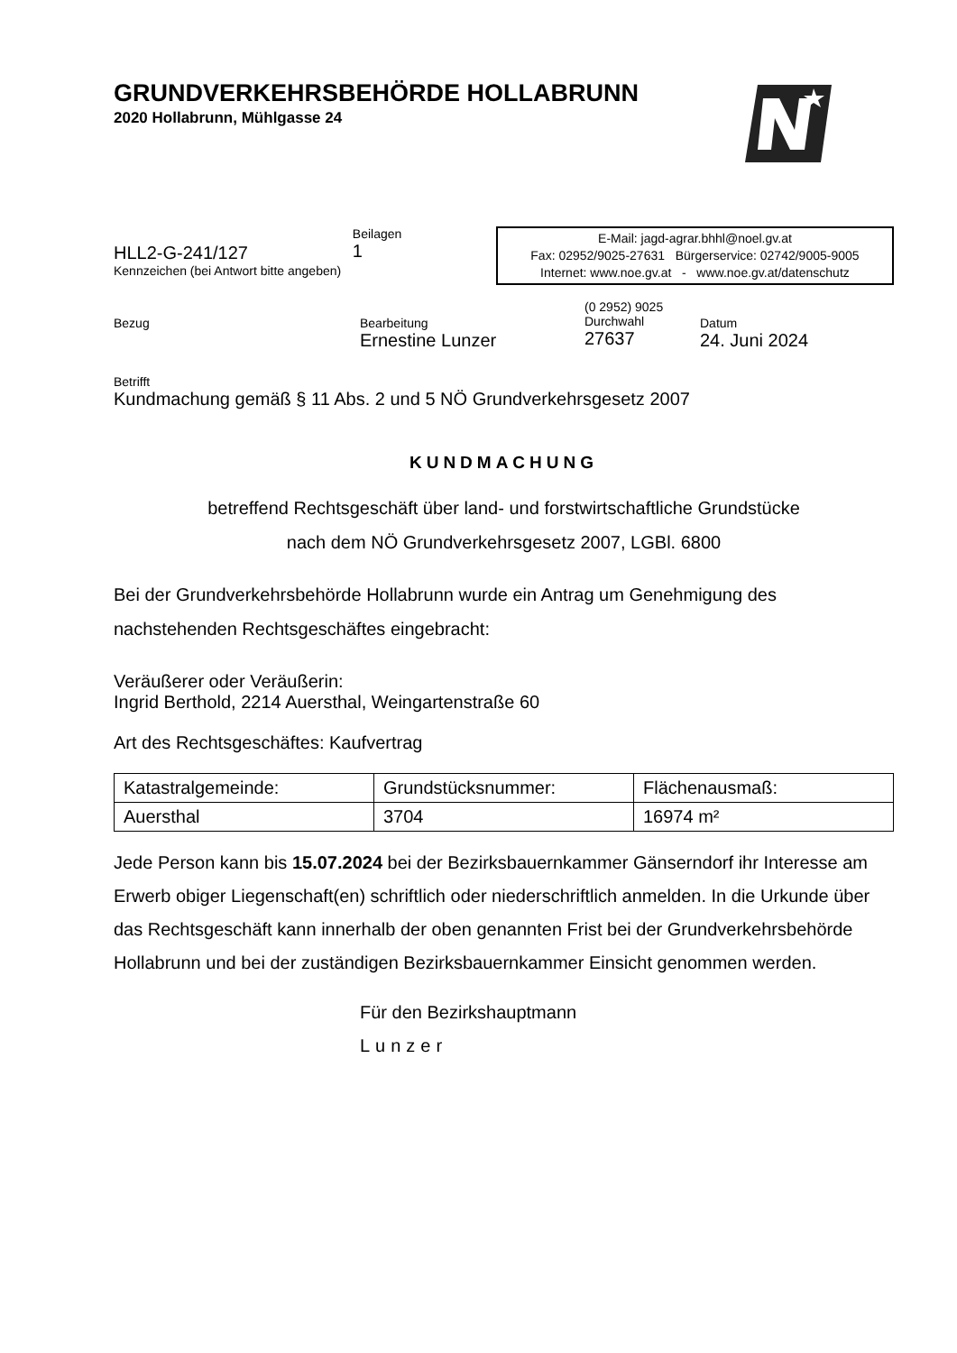GRUNDVERKEHRSBEHÖRDE HOLLABRUNN
2020 Hollabrunn, Mühlgasse 24
HLL2-G-241/127
Kennzeichen (bei Antwort bitte angeben)
Beilagen
1
E-Mail: jagd-agrar.bhhl@noel.gv.at
Fax: 02952/9025-27631 Bürgerservice: 02742/9005-9005
Internet: www.noe.gv.at - www.noe.gv.at/datenschutz
Bezug Bearbeitung
Ernestine Lunzer
(0 2952) 9025
Durchwahl
27637
Datum
24. Juni 2024
Betrifft
Kundmachung gemäß § 11 Abs. 2 und 5 NÖ Grundverkehrsgesetz 2007
KUNDMACHUNG
betreffend Rechtsgeschäft über land- und forstwirtschaftliche Grundstücke
nach dem NÖ Grundverkehrsgesetz 2007, LGBl. 6800
Bei der Grundverkehrsbehörde Hollabrunn wurde ein Antrag um Genehmigung des nachstehenden Rechtsgeschäftes eingebracht:
Veräußerer oder Veräußerin:
Ingrid Berthold, 2214 Auersthal, Weingartenstraße 60
Art des Rechtsgeschäftes: Kaufvertrag
| Katastralgemeinde: | Grundstücksnummer: | Flächenausmaß: |
| Auersthal | 3704 | 16974 m² |
Jede Person kann bis 15.07.2024 bei der Bezirksbauernkammer Gänserndorf ihr Interesse am Erwerb obiger Liegenschaft(en) schriftlich oder niederschriftlich anmelden. In die Urkunde über das Rechtsgeschäft kann innerhalb der oben genannten Frist bei der Grundverkehrsbehörde Hollabrunn und bei der zuständigen Bezirksbauernkammer Einsicht genommen werden.
Für den Bezirkshauptmann
Lunzer